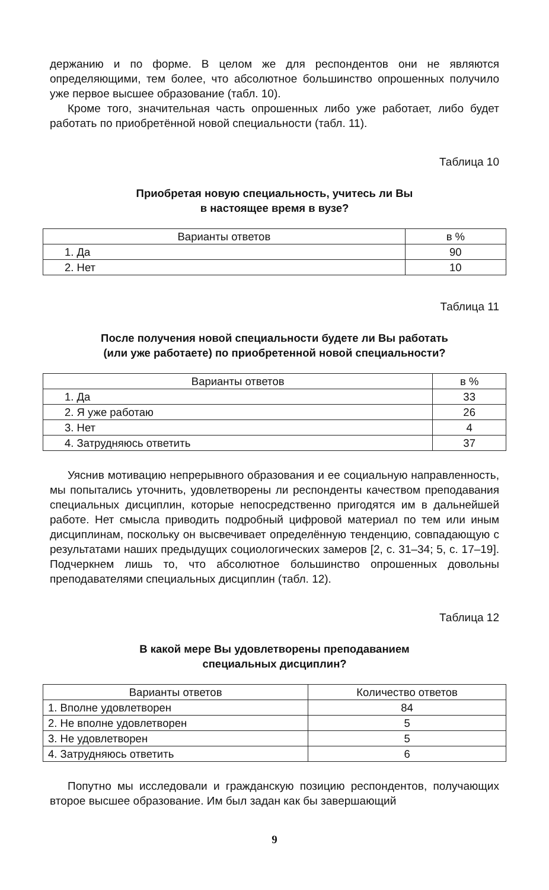держанию и по форме. В целом же для респондентов они не являются определяющими, тем более, что абсолютное большинство опрошенных получило уже первое высшее образование (табл. 10).
Кроме того, значительная часть опрошенных либо уже работает, либо будет работать по приобретённой новой специальности (табл. 11).
Таблица 10
Приобретая новую специальность, учитесь ли Вы
в настоящее время в вузе?
| Варианты ответов | в % |
| --- | --- |
| 1. Да | 90 |
| 2. Нет | 10 |
Таблица 11
После получения новой специальности будете ли Вы работать
(или уже работаете) по приобретенной новой специальности?
| Варианты ответов | в % |
| --- | --- |
| 1. Да | 33 |
| 2. Я уже работаю | 26 |
| 3. Нет | 4 |
| 4. Затрудняюсь ответить | 37 |
Уяснив мотивацию непрерывного образования и ее социальную направленность, мы попытались уточнить, удовлетворены ли респонденты качеством преподавания специальных дисциплин, которые непосредственно пригодятся им в дальнейшей работе. Нет смысла приводить подробный цифровой материал по тем или иным дисциплинам, поскольку он высвечивает определённую тенденцию, совпадающую с результатами наших предыдущих социологических замеров [2, с. 31–34; 5, с. 17–19]. Подчеркнем лишь то, что абсолютное большинство опрошенных довольны преподавателями специальных дисциплин (табл. 12).
Таблица 12
В какой мере Вы удовлетворены преподаванием
специальных дисциплин?
| Варианты ответов | Количество ответов |
| --- | --- |
| 1. Вполне удовлетворен | 84 |
| 2. Не вполне удовлетворен | 5 |
| 3. Не удовлетворен | 5 |
| 4. Затрудняюсь ответить | 6 |
Попутно мы исследовали и гражданскую позицию респондентов, получающих второе высшее образование. Им был задан как бы завершающий
9